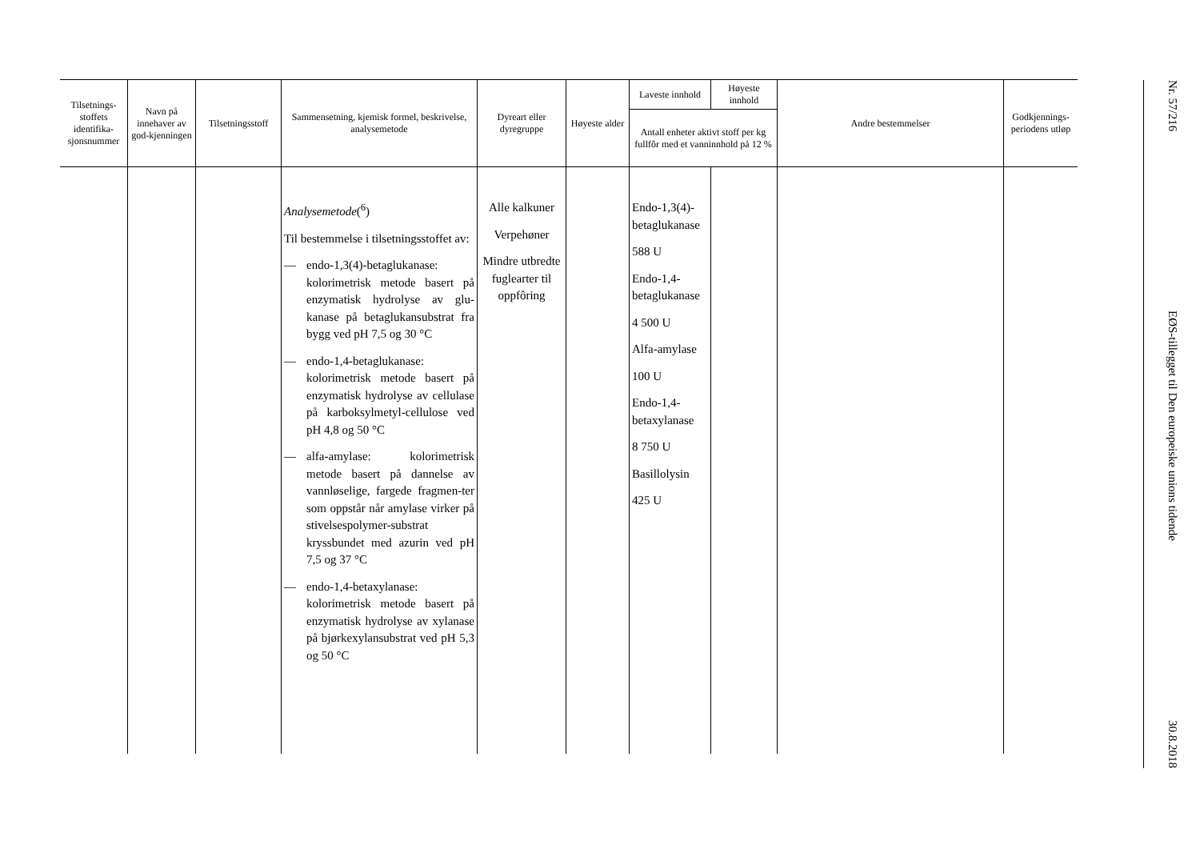| Tilsetnings-stoffets identifika-sjonsnummer | Navn på innehaver av god-kjenningen | Tilsetningsstoff | Sammensetning, kjemisk formel, beskrivelse, analysemetode | Dyreart eller dyregruppe | Høyeste alder | Laveste innhold | Høyeste innhold | Andre bestemmelser | Godkjennings-periodens utløp |
| --- | --- | --- | --- | --- | --- | --- | --- | --- | --- |
| | | | | | | Antall enheter aktivt stoff per kg fullfôr med et vanninnhold på 12 % | | | |
| | | | Analysemetode (<sup>6</sup>) Til bestemmelse i tilsetningsstoffet av: — endo-1,3(4)-betaglukanase: kolorimetrisk metode basert på enzymatisk hydrolyse av glu-kanase på betaglukansubstrat fra bygg ved pH 7,5 og 30 °C — endo-1,4-betaglukanase: kolorimetrisk metode basert på enzymatisk hydrolyse av cellulase på karboksylmetyl-cellulose ved pH 4,8 og 50 °C — alfa-amylase: kolorimetrisk metode basert på dannelse av vannløselige, fargede fragmen-ter som oppstår når amylase virker på stivelsespolymer-substrat kryssbundet med azurin ved pH 7,5 og 37 °C — endo-1,4-betaxylanase: kolorimetrisk metode basert på enzymatisk hydrolyse av xylanase på bjørkexylansubstrat ved pH 5,3 og 50 °C | Alle kalkuner Verpehøner Mindre utbredte fuglearter til oppfôring | | Endo-1,3(4)-betaglukanase 588 U Endo-1,4-betaglukanase 4 500 U Alfa-amylase 100 U Endo-1,4-betaxylanase 8 750 U Basillolysin 425 U | | | |
Nr. 57/216
EØS-tillegget til Den europeiske unions tidende
30.8.2018